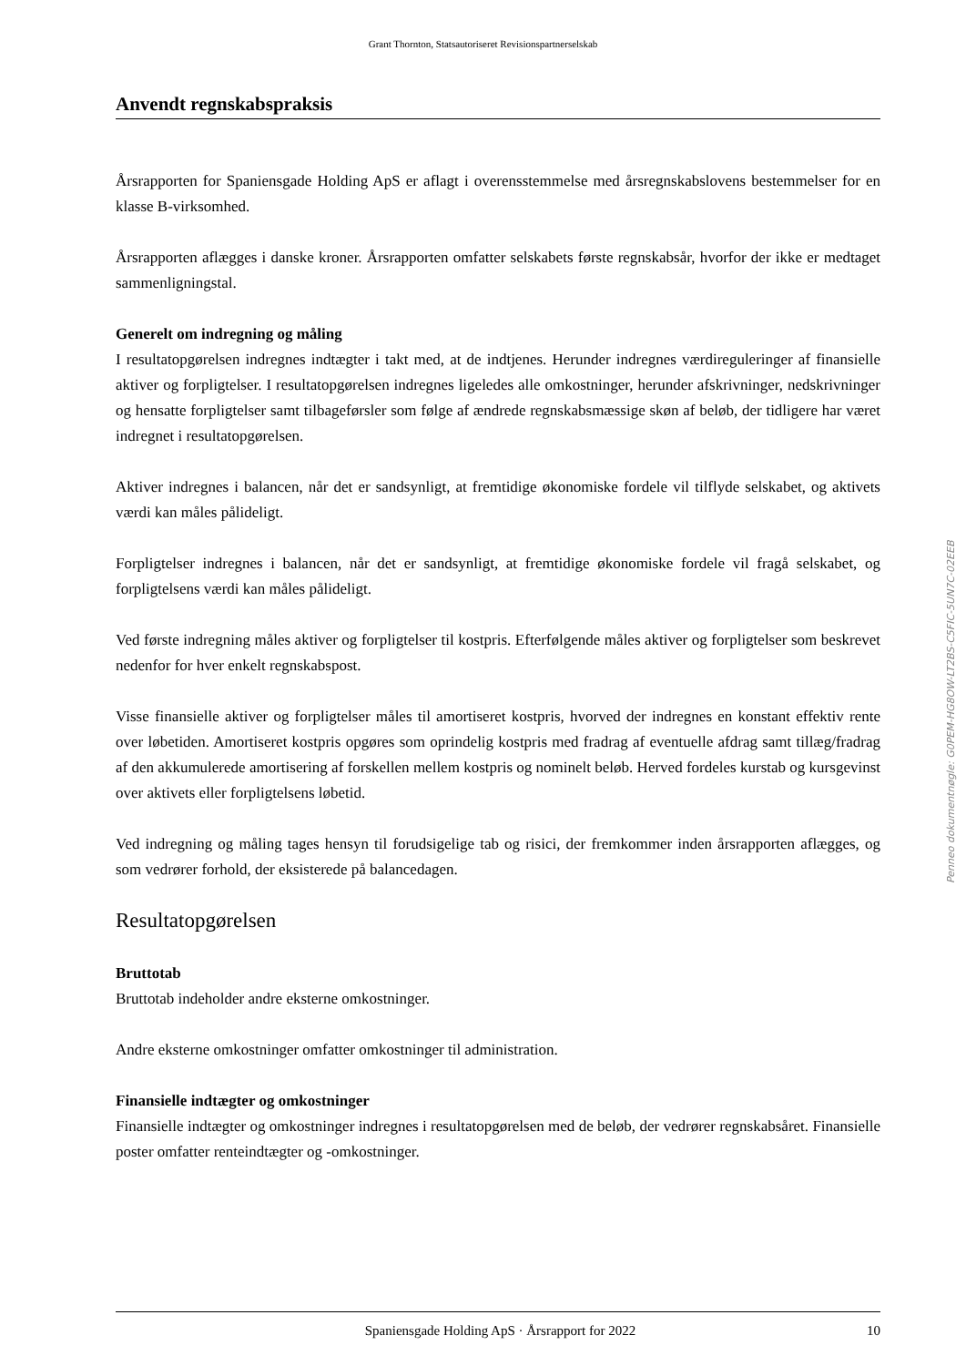Grant Thornton, Statsautoriseret Revisionspartnerselskab
Anvendt regnskabspraksis
Årsrapporten for Spaniensgade Holding ApS er aflagt i overensstemmelse med årsregnskabslovens bestemmelser for en klasse B-virksomhed.
Årsrapporten aflægges i danske kroner. Årsrapporten omfatter selskabets første regnskabsår, hvorfor der ikke er medtaget sammenligningstal.
Generelt om indregning og måling
I resultatopgørelsen indregnes indtægter i takt med, at de indtjenes. Herunder indregnes værdireguleringer af finansielle aktiver og forpligtelser. I resultatopgørelsen indregnes ligeledes alle omkostninger, herunder afskrivninger, nedskrivninger og hensatte forpligtelser samt tilbageførsler som følge af ændrede regnskabsmæssige skøn af beløb, der tidligere har været indregnet i resultatopgørelsen.
Aktiver indregnes i balancen, når det er sandsynligt, at fremtidige økonomiske fordele vil tilflyde selskabet, og aktivets værdi kan måles pålideligt.
Forpligtelser indregnes i balancen, når det er sandsynligt, at fremtidige økonomiske fordele vil fragå selskabet, og forpligtelsens værdi kan måles pålideligt.
Ved første indregning måles aktiver og forpligtelser til kostpris. Efterfølgende måles aktiver og forpligtelser som beskrevet nedenfor for hver enkelt regnskabspost.
Visse finansielle aktiver og forpligtelser måles til amortiseret kostpris, hvorved der indregnes en konstant effektiv rente over løbetiden. Amortiseret kostpris opgøres som oprindelig kostpris med fradrag af eventuelle afdrag samt tillæg/fradrag af den akkumulerede amortisering af forskellen mellem kostpris og nominelt beløb. Herved fordeles kurstab og kursgevinst over aktivets eller forpligtelsens løbetid.
Ved indregning og måling tages hensyn til forudsigelige tab og risici, der fremkommer inden årsrapporten aflægges, og som vedrører forhold, der eksisterede på balancedagen.
Resultatopgørelsen
Bruttotab
Bruttotab indeholder andre eksterne omkostninger.
Andre eksterne omkostninger omfatter omkostninger til administration.
Finansielle indtægter og omkostninger
Finansielle indtægter og omkostninger indregnes i resultatopgørelsen med de beløb, der vedrører regnskabsåret. Finansielle poster omfatter renteindtægter og -omkostninger.
Penneo dokumentnøgle: G0PEM-HG8OW-LT2BS-C5FIC-5UN7C-02EEB
Spaniensgade Holding ApS · Årsrapport for 2022
10